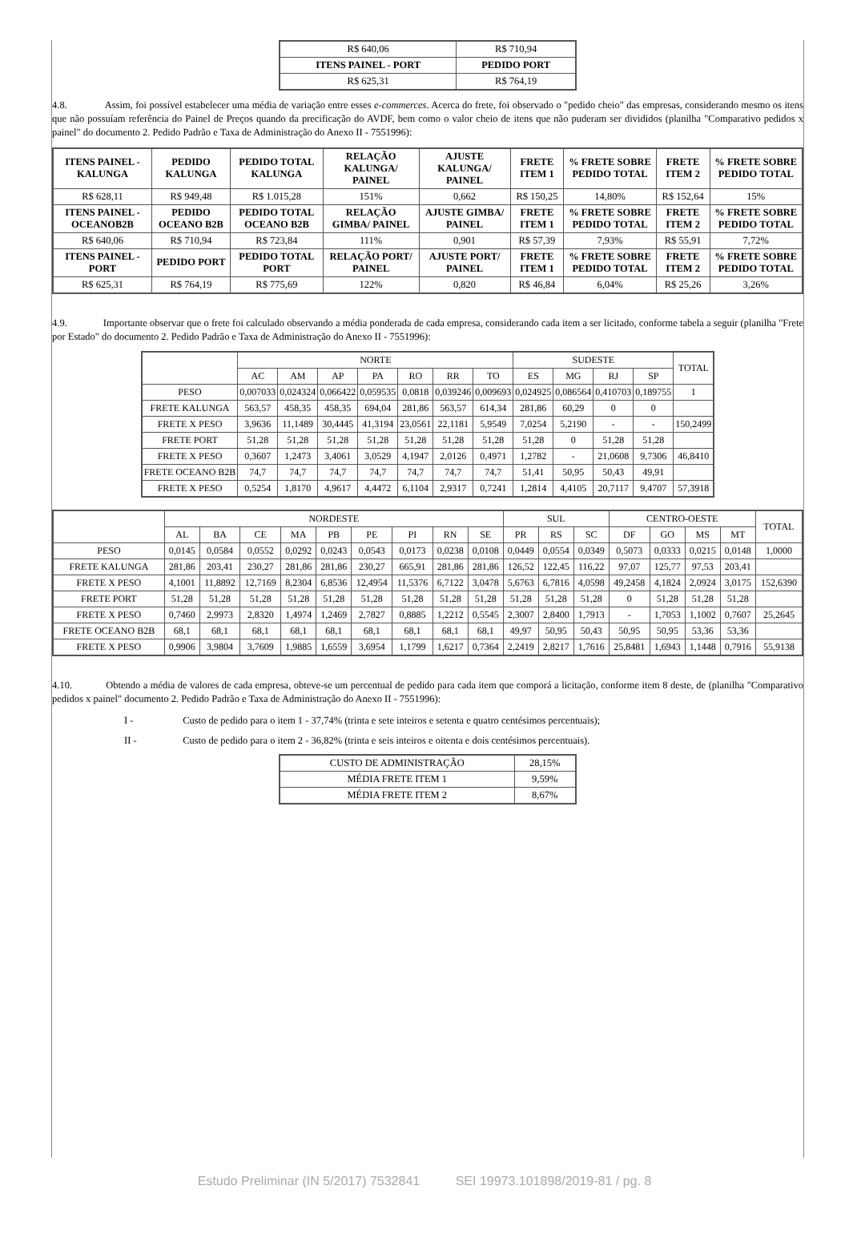| R$ 640,06 | R$ 710,94 |
| ITENS PAINEL - PORT | PEDIDO PORT |
| R$ 625,31 | R$ 764,19 |
4.8. Assim, foi possível estabelecer uma média de variação entre esses e-commerces. Acerca do frete, foi observado o "pedido cheio" das empresas, considerando mesmo os itens que não possuíam referência do Painel de Preços quando da precificação do AVDF, bem como o valor cheio de itens que não puderam ser divididos (planilha "Comparativo pedidos x painel" do documento 2. Pedido Padrão e Taxa de Administração do Anexo II - 7551996):
| ITENS PAINEL - KALUNGA | PEDIDO KALUNGA | PEDIDO TOTAL KALUNGA | RELAÇÃO KALUNGA/ PAINEL | AJUSTE KALUNGA/ PAINEL | FRETE ITEM 1 | % FRETE SOBRE PEDIDO TOTAL | FRETE ITEM 2 | % FRETE SOBRE PEDIDO TOTAL |
| --- | --- | --- | --- | --- | --- | --- | --- | --- |
| R$ 628,11 | R$ 949,48 | R$ 1.015,28 | 151% | 0,662 | R$ 150,25 | 14,80% | R$ 152,64 | 15% |
| ITENS PAINEL - OCEANOB2B | PEDIDO OCEANO B2B | PEDIDO TOTAL OCEANO B2B | RELAÇÃO GIMBA/ PAINEL | AJUSTE GIMBA/ PAINEL | FRETE ITEM 1 | % FRETE SOBRE PEDIDO TOTAL | FRETE ITEM 2 | % FRETE SOBRE PEDIDO TOTAL |
| R$ 640,06 | R$ 710,94 | R$ 723,84 | 111% | 0,901 | R$ 57,39 | 7,93% | R$ 55,91 | 7,72% |
| ITENS PAINEL - PORT | PEDIDO PORT | PEDIDO TOTAL PORT | RELAÇÃO PORT/ PAINEL | AJUSTE PORT/ PAINEL | FRETE ITEM 1 | % FRETE SOBRE PEDIDO TOTAL | FRETE ITEM 2 | % FRETE SOBRE PEDIDO TOTAL |
| R$ 625,31 | R$ 764,19 | R$ 775,69 | 122% | 0,820 | R$ 46,84 | 6,04% | R$ 25,26 | 3,26% |
4.9. Importante observar que o frete foi calculado observando a média ponderada de cada empresa, considerando cada item a ser licitado, conforme tabela a seguir (planilha "Frete por Estado" do documento 2. Pedido Padrão e Taxa de Administração do Anexo II - 7551996):
| | NORTE | | | | | | | SUDESTE | | | | TOTAL |
| | AC | AM | AP | PA | RO | RR | TO | ES | MG | RJ | SP | |
| PESO | 0,007033 | 0,024324 | 0,066422 | 0,059535 | 0,0818 | 0,039246 | 0,009693 | 0,024925 | 0,086564 | 0,410703 | 0,189755 | 1 |
| FRETE KALUNGA | 563,57 | 458,35 | 458,35 | 694,04 | 281,86 | 563,57 | 614,34 | 281,86 | 60,29 | 0 | 0 | |
| FRETE X PESO | 3,9636 | 11,1489 | 30,4445 | 41,3194 | 23,0561 | 22,1181 | 5,9549 | 7,0254 | 5,2190 | - | - | 150,2499 |
| FRETE PORT | 51,28 | 51,28 | 51,28 | 51,28 | 51,28 | 51,28 | 51,28 | 51,28 | 0 | 51,28 | 51,28 | |
| FRETE X PESO | 0,3607 | 1,2473 | 3,4061 | 3,0529 | 4,1947 | 2,0126 | 0,4971 | 1,2782 | - | 21,0608 | 9,7306 | 46,8410 |
| FRETE OCEANO B2B | 74,7 | 74,7 | 74,7 | 74,7 | 74,7 | 74,7 | 74,7 | 51,41 | 50,95 | 50,43 | 49,91 | |
| FRETE X PESO | 0,5254 | 1,8170 | 4,9617 | 4,4472 | 6,1104 | 2,9317 | 0,7241 | 1,2814 | 4,4105 | 20,7117 | 9,4707 | 57,3918 |
| | NORDESTE | | | | | | | | | SUL | | | CENTRO-OESTE | | | | TOTAL |
| | AL | BA | CE | MA | PB | PE | PI | RN | SE | PR | RS | SC | DF | GO | MS | MT | |
| PESO | 0,0145 | 0,0584 | 0,0552 | 0,0292 | 0,0243 | 0,0543 | 0,0173 | 0,0238 | 0,0108 | 0,0449 | 0,0554 | 0,0349 | 0,5073 | 0,0333 | 0,0215 | 0,0148 | 1,0000 |
| FRETE KALUNGA | 281,86 | 203,41 | 230,27 | 281,86 | 281,86 | 230,27 | 665,91 | 281,86 | 281,86 | 126,52 | 122,45 | 116,22 | 97,07 | 125,77 | 97,53 | 203,41 | |
| FRETE X PESO | 4,1001 | 11,8892 | 12,7169 | 8,2304 | 6,8536 | 12,4954 | 11,5376 | 6,7122 | 3,0478 | 5,6763 | 6,7816 | 4,0598 | 49,2458 | 4,1824 | 2,0924 | 3,0175 | 152,6390 |
| FRETE PORT | 51,28 | 51,28 | 51,28 | 51,28 | 51,28 | 51,28 | 51,28 | 51,28 | 51,28 | 51,28 | 51,28 | 51,28 | 0 | 51,28 | 51,28 | 51,28 | |
| FRETE X PESO | 0,7460 | 2,9973 | 2,8320 | 1,4974 | 1,2469 | 2,7827 | 0,8885 | 1,2212 | 0,5545 | 2,3007 | 2,8400 | 1,7913 | - | 1,7053 | 1,1002 | 0,7607 | 25,2645 |
| FRETE OCEANO B2B | 68,1 | 68,1 | 68,1 | 68,1 | 68,1 | 68,1 | 68,1 | 68,1 | 68,1 | 49,97 | 50,95 | 50,43 | 50,95 | 50,95 | 53,36 | 53,36 | |
| FRETE X PESO | 0,9906 | 3,9804 | 3,7609 | 1,9885 | 1,6559 | 3,6954 | 1,1799 | 1,6217 | 0,7364 | 2,2419 | 2,8217 | 1,7616 | 25,8481 | 1,6943 | 1,1448 | 0,7916 | 55,9138 |
4.10. Obtendo a média de valores de cada empresa, obteve-se um percentual de pedido para cada item que comporá a licitação, conforme item 8 deste, de (planilha "Comparativo pedidos x painel" documento 2. Pedido Padrão e Taxa de Administração do Anexo II - 7551996):
I - Custo de pedido para o item 1 - 37,74% (trinta e sete inteiros e setenta e quatro centésimos percentuais);
II - Custo de pedido para o item 2 - 36,82% (trinta e seis inteiros e oitenta e dois centésimos percentuais).
| CUSTO DE ADMINISTRAÇÃO | 28,15% |
| MÉDIA FRETE ITEM 1 | 9,59% |
| MÉDIA FRETE ITEM 2 | 8,67% |
Estudo Preliminar (IN 5/2017) 7532841 SEI 19973.101898/2019-81 / pg. 8